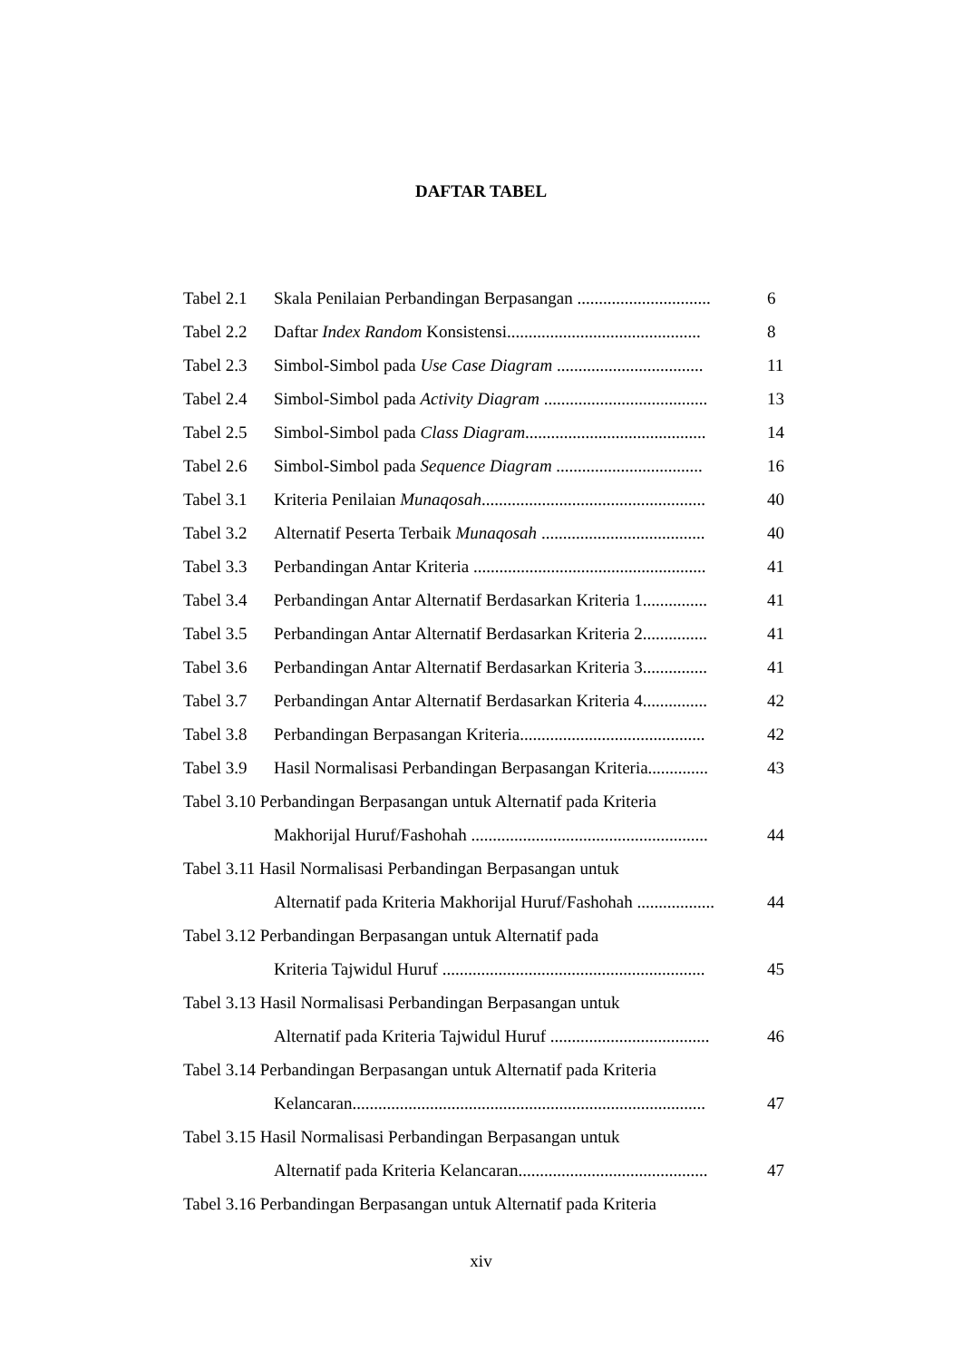DAFTAR TABEL
Tabel 2.1 Skala Penilaian Perbandingan Berpasangan ............................... 6
Tabel 2.2 Daftar Index Random Konsistensi............................................. 8
Tabel 2.3 Simbol-Simbol pada Use Case Diagram .................................. 11
Tabel 2.4 Simbol-Simbol pada Activity Diagram ...................................... 13
Tabel 2.5 Simbol-Simbol pada Class Diagram.......................................... 14
Tabel 2.6 Simbol-Simbol pada Sequence Diagram .................................. 16
Tabel 3.1 Kriteria Penilaian Munaqosah.................................................... 40
Tabel 3.2 Alternatif Peserta Terbaik Munaqosah ...................................... 40
Tabel 3.3 Perbandingan Antar Kriteria ...................................................... 41
Tabel 3.4 Perbandingan Antar Alternatif Berdasarkan Kriteria 1............... 41
Tabel 3.5 Perbandingan Antar Alternatif Berdasarkan Kriteria 2............... 41
Tabel 3.6 Perbandingan Antar Alternatif Berdasarkan Kriteria 3............... 41
Tabel 3.7 Perbandingan Antar Alternatif Berdasarkan Kriteria 4............... 42
Tabel 3.8 Perbandingan Berpasangan Kriteria........................................... 42
Tabel 3.9 Hasil Normalisasi Perbandingan Berpasangan Kriteria.............. 43
Tabel 3.10 Perbandingan Berpasangan untuk Alternatif pada Kriteria
Makhorijal Huruf/Fashohah ....................................................... 44
Tabel 3.11 Hasil Normalisasi Perbandingan Berpasangan untuk
Alternatif pada Kriteria Makhorijal Huruf/Fashohah .................. 44
Tabel 3.12 Perbandingan Berpasangan untuk Alternatif pada
Kriteria Tajwidul Huruf ............................................................. 45
Tabel 3.13 Hasil Normalisasi Perbandingan Berpasangan untuk
Alternatif pada Kriteria Tajwidul Huruf ..................................... 46
Tabel 3.14 Perbandingan Berpasangan untuk Alternatif pada Kriteria
Kelancaran.................................................................................. 47
Tabel 3.15 Hasil Normalisasi Perbandingan Berpasangan untuk
Alternatif pada Kriteria Kelancaran............................................ 47
Tabel 3.16 Perbandingan Berpasangan untuk Alternatif pada Kriteria
xiv